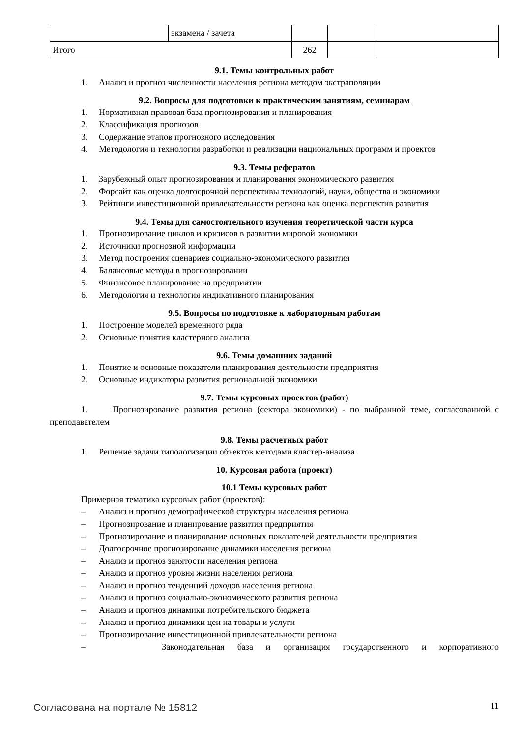| | экзамена / зачета | | | |
| Итого | | 262 | | |
9.1. Темы контрольных работ
1. Анализ и прогноз численности населения региона методом экстраполяции
9.2. Вопросы для подготовки к практическим занятиям, семинарам
1. Нормативная правовая база прогнозирования и планирования
2. Классификация прогнозов
3. Содержание этапов прогнозного исследования
4. Методология и технология разработки и реализации национальных программ и проектов
9.3. Темы рефератов
1. Зарубежный опыт прогнозирования и планирования экономического развития
2. Форсайт как оценка долгосрочной перспективы технологий, науки, общества и экономики
3. Рейтинги инвестиционной привлекательности региона как оценка перспектив развития
9.4. Темы для самостоятельного изучения теоретической части курса
1. Прогнозирование циклов и кризисов в развитии мировой экономики
2. Источники прогнозной информации
3. Метод построения сценариев социально-экономического развития
4. Балансовые методы в прогнозировании
5. Финансовое планирование на предприятии
6. Методология и технология индикативного планирования
9.5. Вопросы по подготовке к лабораторным работам
1. Построение моделей временного ряда
2. Основные понятия кластерного анализа
9.6. Темы домашних заданий
1. Понятие и основные показатели планирования деятельности предприятия
2. Основные индикаторы развития региональной экономики
9.7. Темы курсовых проектов (работ)
1. Прогнозирование развития региона (сектора экономики) - по выбранной теме, согласованной с преподавателем
9.8. Темы расчетных работ
1. Решение задачи типологизации объектов методами кластер-анализа
10. Курсовая работа (проект)
10.1 Темы курсовых работ
Примерная тематика курсовых работ (проектов):
– Анализ и прогноз демографической структуры населения региона
– Прогнозирование и планирование развития предприятия
– Прогнозирование и планирование основных показателей деятельности предприятия
– Долгосрочное прогнозирование динамики населения региона
– Анализ и прогноз занятости населения региона
– Анализ и прогноз уровня жизни населения региона
– Анализ и прогноз тенденций доходов населения региона
– Анализ и прогноз социально-экономического развития региона
– Анализ и прогноз динамики потребительского бюджета
– Анализ и прогноз динамики цен на товары и услуги
– Прогнозирование инвестиционной привлекательности региона
– Законодательная база и организация государственного и корпоративного
Согласована на портале № 15812 11